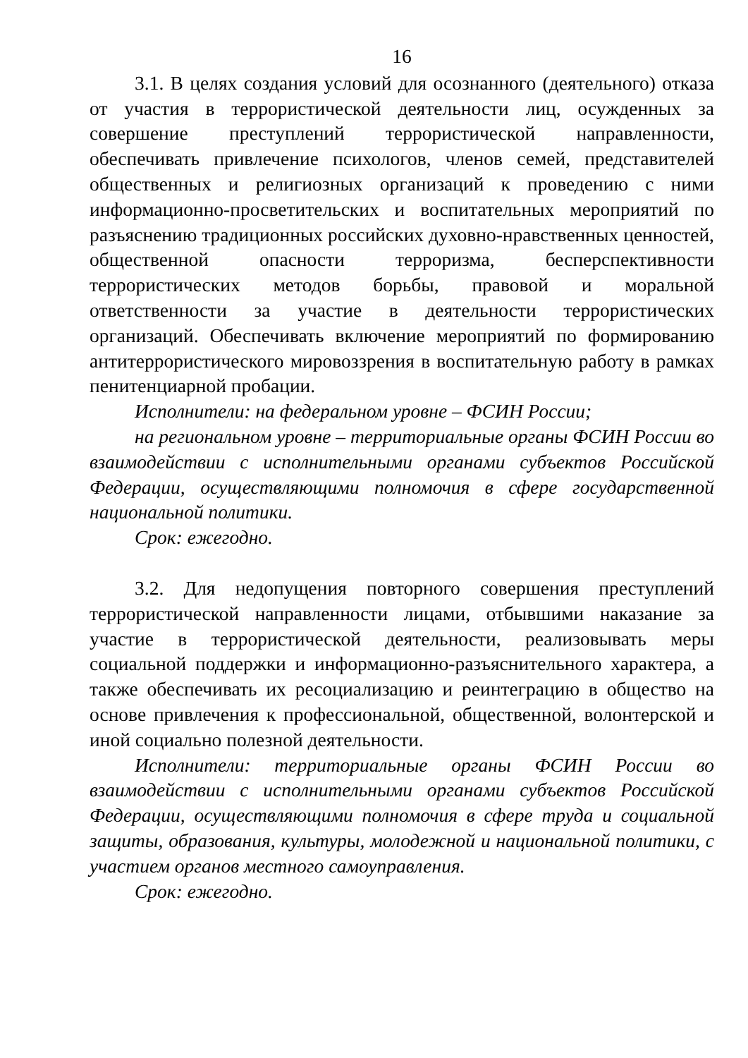16
3.1. В целях создания условий для осознанного (деятельного) отказа от участия в террористической деятельности лиц, осужденных за совершение преступлений террористической направленности, обеспечивать привлечение психологов, членов семей, представителей общественных и религиозных организаций к проведению с ними информационно-просветительских и воспитательных мероприятий по разъяснению традиционных российских духовно-нравственных ценностей, общественной опасности терроризма, бесперспективности террористических методов борьбы, правовой и моральной ответственности за участие в деятельности террористических организаций. Обеспечивать включение мероприятий по формированию антитеррористического мировоззрения в воспитательную работу в рамках пенитенциарной пробации.
Исполнители: на федеральном уровне – ФСИН России;
на региональном уровне – территориальные органы ФСИН России во взаимодействии с исполнительными органами субъектов Российской Федерации, осуществляющими полномочия в сфере государственной национальной политики.
Срок: ежегодно.
3.2. Для недопущения повторного совершения преступлений террористической направленности лицами, отбывшими наказание за участие в террористической деятельности, реализовывать меры социальной поддержки и информационно-разъяснительного характера, а также обеспечивать их ресоциализацию и реинтеграцию в общество на основе привлечения к профессиональной, общественной, волонтерской и иной социально полезной деятельности.
Исполнители: территориальные органы ФСИН России во взаимодействии с исполнительными органами субъектов Российской Федерации, осуществляющими полномочия в сфере труда и социальной защиты, образования, культуры, молодежной и национальной политики, с участием органов местного самоуправления.
Срок: ежегодно.